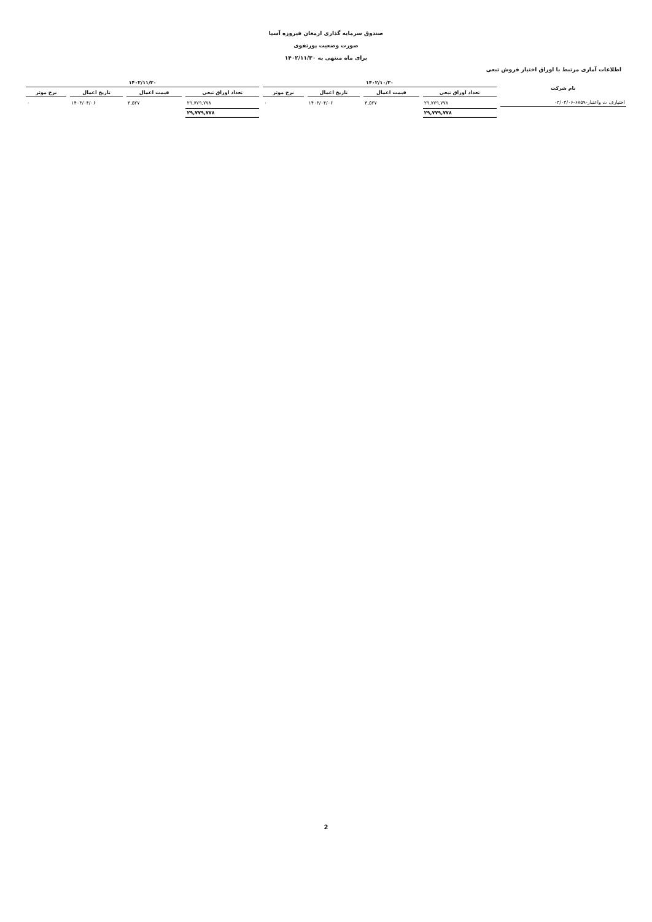صندوق سرمایه گذاری ارمغان فیروزه آسیا
صورت وضعیت پورتفوی
برای ماه منتهی به ۱۴۰۲/۱۱/۳۰
اطلاعات آماری مرتبط با اوراق اختیار فروش تبعی
| نام شرکت | ۱۴۰۲/۱۰/۳۰ | | | | ۱۴۰۲/۱۱/۳۰ | | | |
| --- | --- | --- | --- | --- | --- | --- | --- | --- |
| | تعداد اوراق تبعی | قیمت اعمال | تاریخ اعمال | نرخ موثر | تعداد اوراق تبعی | قیمت اعمال | تاریخ اعمال | نرخ موثر |
| اختیارف ت واعتبار-۶۸۵۹-۰۳/۰۴/۰۶ | ۲۹,۷۷۹,۷۷۸ | ۳,۵۲۷ | ۱۴۰۳/۰۴/۰۶ | ۰ | ۲۹,۷۷۹,۷۷۸ | ۳,۵۲۷ | ۱۴۰۳/۰۴/۰۶ | ۰ |
| | ۲۹,۷۷۹,۷۷۸ | | | | ۲۹,۷۷۹,۷۷۸ | | | |
2